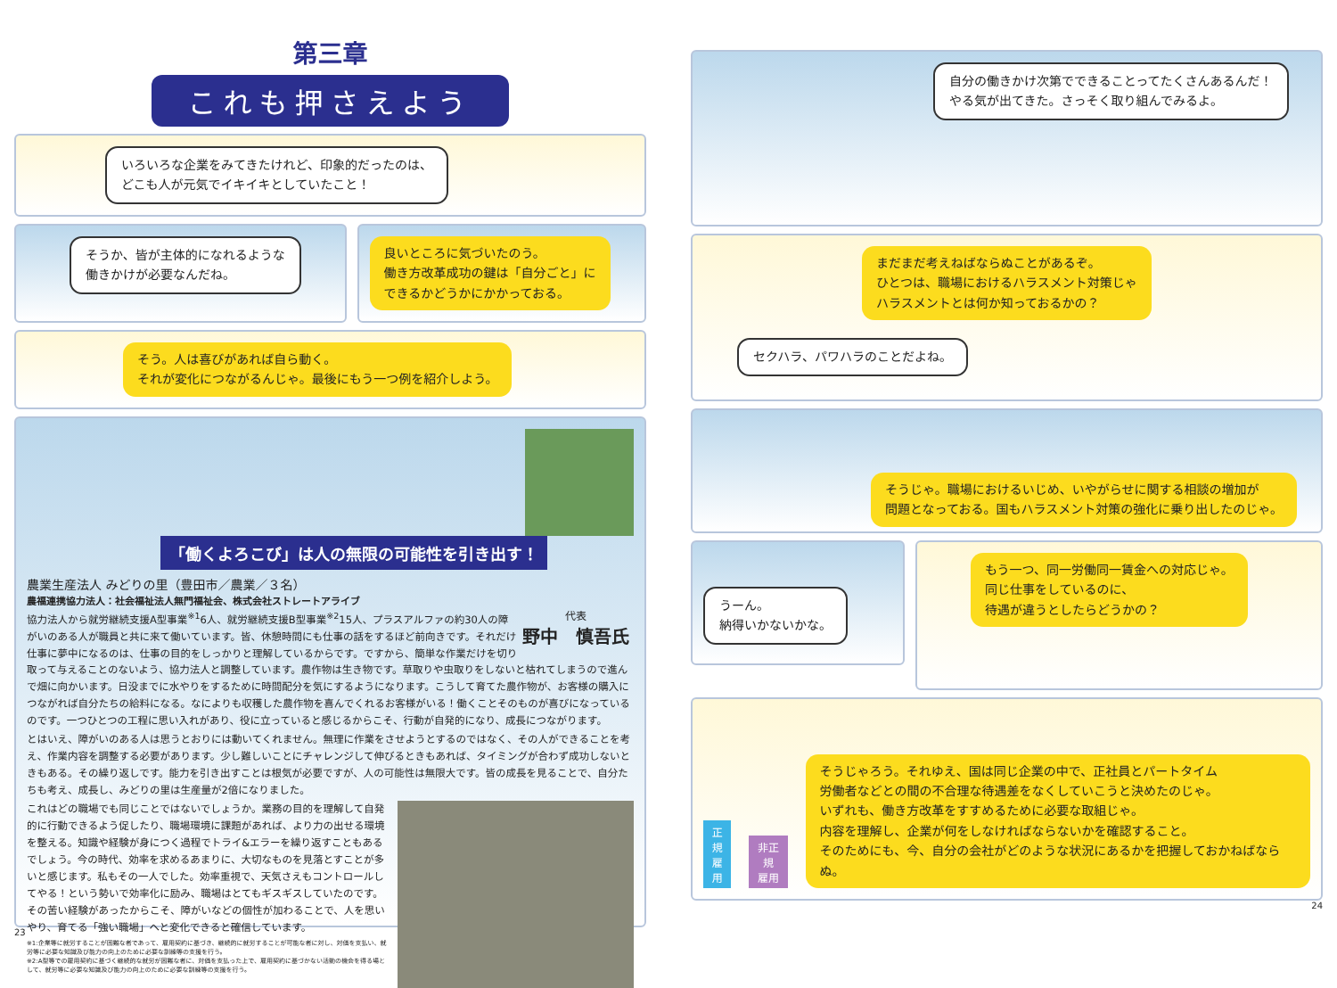第三章
これも押さえよう
いろいろな企業をみてきたけれど、印象的だったのは、
どこも人が元気でイキイキとしていたこと！
そうか、皆が主体的になれるような
働きかけが必要なんだね。
良いところに気づいたのう。
働き方改革成功の鍵は「自分ごと」に
できるかどうかにかかっておる。
そう。人は喜びがあれば自ら動く。
それが変化につながるんじゃ。最後にもう一つ例を紹介しよう。
「働くよろこび」は人の無限の可能性を引き出す！
農業生産法人 みどりの里（豊田市／農業／３名）
農福連携協力法人：社会福祉法人無門福祉会、株式会社ストレートアライブ
代表
野中　慎吾氏
協力法人から就労継続支援A型事業<sup>※1</sup>6人、就労継続支援B型事業<sup>※2</sup>15人、プラスアルファの約30人の障がいのある人が職員と共に来て働いています。皆、休憩時間にも仕事の話をするほど前向きです。それだけ仕事に夢中になるのは、仕事の目的をしっかりと理解しているからです。ですから、簡単な作業だけを切り取って与えることのないよう、協力法人と調整しています。農作物は生き物です。草取りや虫取りをしないと枯れてしまうので進んで畑に向かいます。日没までに水やりをするために時間配分を気にするようになります。こうして育てた農作物が、お客様の購入につながれば自分たちの給料になる。なによりも収穫した農作物を喜んでくれるお客様がいる！働くことそのものが喜びになっているのです。一つひとつの工程に思い入れがあり、役に立っていると感じるからこそ、行動が自発的になり、成長につながります。
とはいえ、障がいのある人は思うとおりには動いてくれません。無理に作業をさせようとするのではなく、その人ができることを考え、作業内容を調整する必要があります。少し難しいことにチャレンジして伸びるときもあれば、タイミングが合わず成功しないときもある。その繰り返しです。能力を引き出すことは根気が必要ですが、人の可能性は無限大です。皆の成長を見ることで、自分たちも考え、成長し、みどりの里は生産量が2倍になりました。
これはどの職場でも同じことではないでしょうか。業務の目的を理解して自発的に行動できるよう促したり、職場環境に課題があれば、より力の出せる環境を整える。知識や経験が身につく過程でトライ&エラーを繰り返すこともあるでしょう。今の時代、効率を求めるあまりに、大切なものを見落とすことが多いと感じます。私もその一人でした。効率重視で、天気さえもコントロールしてやる！という勢いで効率化に励み、職場はとてもギスギスしていたのです。その苦い経験があったからこそ、障がいなどの個性が加わることで、人を思いやり、育てる「強い職場」へと変化できると確信しています。
※1:企業等に就労することが困難な者であって、雇用契約に基づき、継続的に就労することが可能な者に対し、対価を支払い、就労等に必要な知識及び能力の向上のために必要な訓練等の支援を行う。
※2:A型等での雇用契約に基づく継続的な就労が困難な者に、対価を支払った上で、雇用契約に基づかない活動の機会を得る場として、就労等に必要な知識及び能力の向上のために必要な訓練等の支援を行う。
23
自分の働きかけ次第でできることってたくさんあるんだ！
やる気が出てきた。さっそく取り組んでみるよ。
まだまだ考えねばならぬことがあるぞ。
ひとつは、職場におけるハラスメント対策じゃ
ハラスメントとは何か知っておるかの？
セクハラ、パワハラのことだよね。
そうじゃ。職場におけるいじめ、いやがらせに関する相談の増加が
問題となっておる。国もハラスメント対策の強化に乗り出したのじゃ。
うーん。
納得いかないかな。
もう一つ、同一労働同一賃金への対応じゃ。
同じ仕事をしているのに、
待遇が違うとしたらどうかの？
正規
雇用
非正規
雇用
そうじゃろう。それゆえ、国は同じ企業の中で、正社員とパートタイム
労働者などとの間の不合理な待遇差をなくしていこうと決めたのじゃ。
いずれも、働き方改革をすすめるために必要な取組じゃ。
内容を理解し、企業が何をしなければならないかを確認すること。
そのためにも、今、自分の会社がどのような状況にあるかを把握しておかねばならぬ。
24